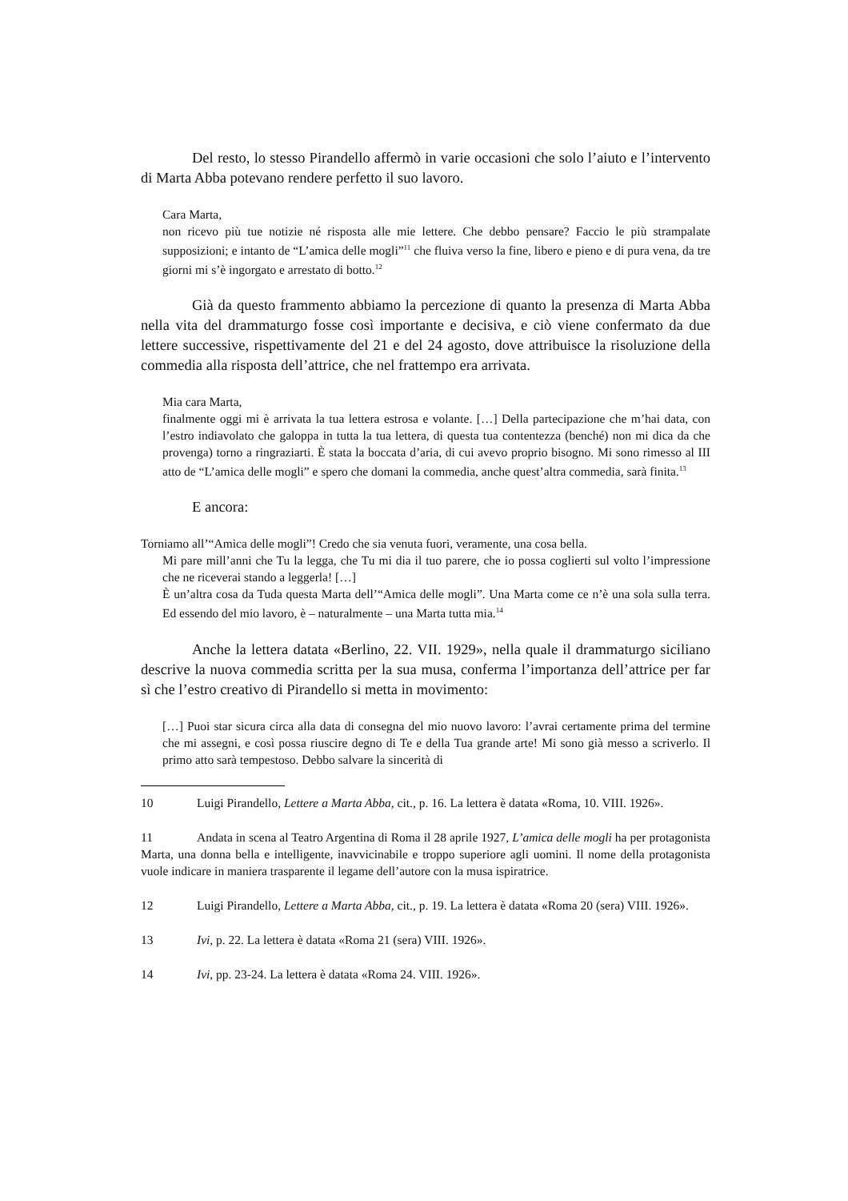Del resto, lo stesso Pirandello affermò in varie occasioni che solo l’aiuto e l’intervento di Marta Abba potevano rendere perfetto il suo lavoro.
Cara Marta,
non ricevo più tue notizie né risposta alle mie lettere. Che debbo pensare? Faccio le più strampalate supposizioni; e intanto de “L’amica delle mogli”<sup>11</sup> che fluiva verso la fine, libero e pieno e di pura vena, da tre giorni mi s’è ingorgato e arrestato di botto.<sup>12</sup>
Già da questo frammento abbiamo la percezione di quanto la presenza di Marta Abba nella vita del drammaturgo fosse così importante e decisiva, e ciò viene confermato da due lettere successive, rispettivamente del 21 e del 24 agosto, dove attribuisce la risoluzione della commedia alla risposta dell’attrice, che nel frattempo era arrivata.
Mia cara Marta,
finalmente oggi mi è arrivata la tua lettera estrosa e volante. […] Della partecipazione che m’hai data, con l’estro indiavolato che galoppa in tutta la tua lettera, di questa tua contentezza (benché) non mi dica da che provenga) torno a ringraziarti. È stata la boccata d’aria, di cui avevo proprio bisogno. Mi sono rimesso al III atto de “L’amica delle mogli” e spero che domani la commedia, anche quest’altra commedia, sarà finita.<sup>13</sup>
E ancora:
Torniamo all’“Amica delle mogli”! Credo che sia venuta fuori, veramente, una cosa bella.
Mi pare mill’anni che Tu la legga, che Tu mi dia il tuo parere, che io possa coglierti sul volto l’impressione che ne riceverai stando a leggerla! […]
È un’altra cosa da Tuda questa Marta dell’“Amica delle mogli”. Una Marta come ce n’è una sola sulla terra. Ed essendo del mio lavoro, è – naturalmente – una Marta tutta mia.<sup>14</sup>
Anche la lettera datata «Berlino, 22. VII. 1929», nella quale il drammaturgo siciliano descrive la nuova commedia scritta per la sua musa, conferma l’importanza dell’attrice per far sì che l’estro creativo di Pirandello si metta in movimento:
[…] Puoi star sicura circa alla data di consegna del mio nuovo lavoro: l’avrai certamente prima del termine che mi assegni, e così possa riuscire degno di Te e della Tua grande arte! Mi sono già messo a scriverlo. Il primo atto sarà tempestoso. Debbo salvare la sincerità di
10 Luigi Pirandello, Lettere a Marta Abba, cit., p. 16. La lettera è datata «Roma, 10. VIII. 1926».
11 Andata in scena al Teatro Argentina di Roma il 28 aprile 1927, L’amica delle mogli ha per protagonista Marta, una donna bella e intelligente, inavvicinabile e troppo superiore agli uomini. Il nome della protagonista vuole indicare in maniera trasparente il legame dell’autore con la musa ispiratrice.
12 Luigi Pirandello, Lettere a Marta Abba, cit., p. 19. La lettera è datata «Roma 20 (sera) VIII. 1926».
13 Ivi, p. 22. La lettera è datata «Roma 21 (sera) VIII. 1926».
14 Ivi, pp. 23-24. La lettera è datata «Roma 24. VIII. 1926».